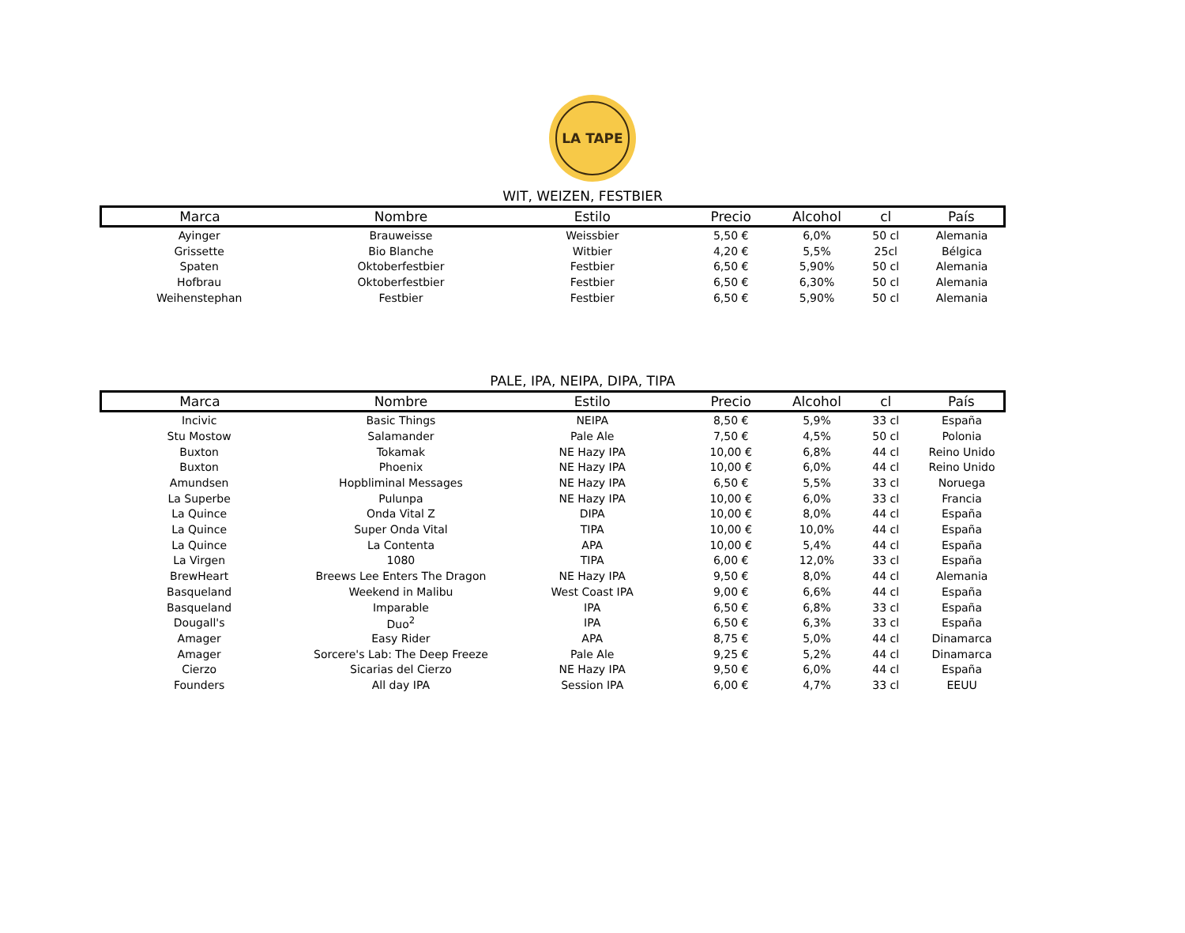LA TAPE
WIT, WEIZEN, FESTBIER
| Marca | Nombre | Estilo | Precio | Alcohol | cl | País |
| --- | --- | --- | --- | --- | --- | --- |
| Ayinger | Brauweisse | Weissbier | 5,50 € | 6,0% | 50 cl | Alemania |
| Grissette | Bio Blanche | Witbier | 4,20 € | 5,5% | 25cl | Bélgica |
| Spaten | Oktoberfestbier | Festbier | 6,50 € | 5,90% | 50 cl | Alemania |
| Hofbrau | Oktoberfestbier | Festbier | 6,50 € | 6,30% | 50 cl | Alemania |
| Weihenstephan | Festbier | Festbier | 6,50 € | 5,90% | 50 cl | Alemania |
PALE, IPA, NEIPA, DIPA, TIPA
| Marca | Nombre | Estilo | Precio | Alcohol | cl | País |
| --- | --- | --- | --- | --- | --- | --- |
| Incivic | Basic Things | NEIPA | 8,50 € | 5,9% | 33 cl | España |
| Stu Mostow | Salamander | Pale Ale | 7,50 € | 4,5% | 50 cl | Polonia |
| Buxton | Tokamak | NE Hazy IPA | 10,00 € | 6,8% | 44 cl | Reino Unido |
| Buxton | Phoenix | NE Hazy IPA | 10,00 € | 6,0% | 44 cl | Reino Unido |
| Amundsen | Hopbliminal Messages | NE Hazy IPA | 6,50 € | 5,5% | 33 cl | Noruega |
| La Superbe | Pulunpa | NE Hazy IPA | 10,00 € | 6,0% | 33 cl | Francia |
| La Quince | Onda Vital Z | DIPA | 10,00 € | 8,0% | 44 cl | España |
| La Quince | Super Onda Vital | TIPA | 10,00 € | 10,0% | 44 cl | España |
| La Quince | La Contenta | APA | 10,00 € | 5,4% | 44 cl | España |
| La Virgen | 1080 | TIPA | 6,00 € | 12,0% | 33 cl | España |
| BrewHeart | Breews Lee Enters The Dragon | NE Hazy IPA | 9,50 € | 8,0% | 44 cl | Alemania |
| Basqueland | Weekend in Malibu | West Coast IPA | 9,00 € | 6,6% | 44 cl | España |
| Basqueland | Imparable | IPA | 6,50 € | 6,8% | 33 cl | España |
| Dougall's | Duo<sup>2</sup> | IPA | 6,50 € | 6,3% | 33 cl | España |
| Amager | Easy Rider | APA | 8,75 € | 5,0% | 44 cl | Dinamarca |
| Amager | Sorcere's Lab: The Deep Freeze | Pale Ale | 9,25 € | 5,2% | 44 cl | Dinamarca |
| Cierzo | Sicarias del Cierzo | NE Hazy IPA | 9,50 € | 6,0% | 44 cl | España |
| Founders | All day IPA | Session IPA | 6,00 € | 4,7% | 33 cl | EEUU |